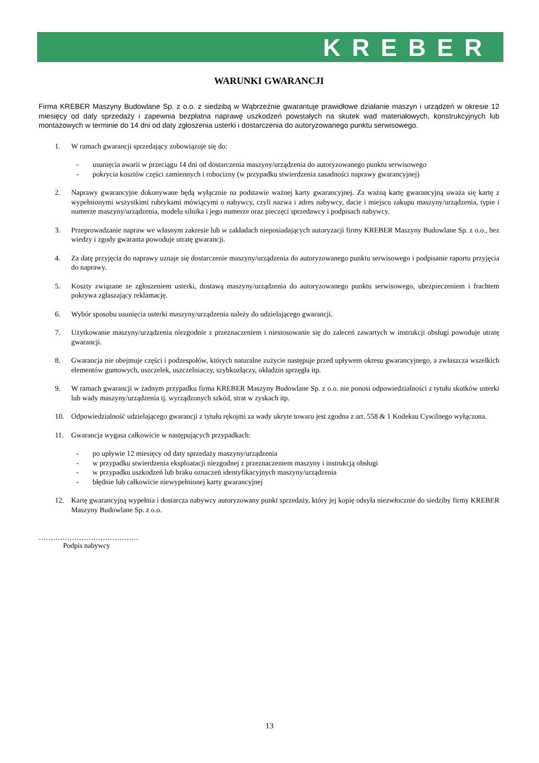KREBER
WARUNKI GWARANCJI
Firma KREBER Maszyny Budowlane Sp. z o.o. z siedzibą w Wąbrzeźnie gwarantuje prawidłowe działanie maszyn i urządzeń w okresie 12 miesięcy od daty sprzedaży i zapewnia bezpłatna naprawę uszkodzeń powstałych na skutek wad materiałowych, konstrukcyjnych lub montażowych w terminie do 14 dni od daty zgłoszenia usterki i dostarczenia do autoryzowanego punktu serwisowego.
1. W ramach gwarancji sprzedający zobowiązuje się do:
- usunięcia awarii w przeciągu 14 dni od dostarczenia maszyny/urządzenia do autoryzowanego punktu serwisowego
- pokrycia kosztów części zamiennych i robocizny (w przypadku stwierdzenia zasadności naprawy gwarancyjnej)
2. Naprawy gwarancyjne dokonywane będą wyłącznie na podstawie ważnej karty gwarancyjnej. Za ważną kartę gwarancyjną uważa się kartę z wypełnionymi wszystkimi rubrykami mówiącymi o nabywcy, czyli nazwa i adres nabywcy, dacie i miejscu zakupu maszyny/urządzenia, typie i numerze maszyny/urządzenia, modelu silnika i jego numerze oraz pieczęci sprzedawcy i podpisach nabywcy.
3. Przeprowadzanie napraw we własnym zakresie lub w zakładach nieposiadających autoryzacji firmy KREBER Maszyny Budowlane Sp. z o.o., bez wiedzy i zgody gwaranta powoduje utratę gwarancji.
4. Za datę przyjęcia do naprawy uznaje się dostarczenie maszyny/urządzenia do autoryzowanego punktu serwisowego i podpisanie raportu przyjęcia do naprawy.
5. Koszty związane ze zgłoszeniem usterki, dostawą maszyny/urządzenia do autoryzowanego punktu serwisowego, ubezpieczeniem i frachtem pokrywa zgłaszający reklamację.
6. Wybór sposobu usunięcia usterki maszyny/urządzenia należy do udzielającego gwarancji.
7. Użytkowanie maszyny/urządzenia niezgodnie z przeznaczeniem i niestosowanie się do zaleceń zawartych w instrukcji obsługi powoduje utratę gwarancji.
8. Gwarancja nie obejmuje części i podzespołów, których naturalne zużycie następuje przed upływem okresu gwarancyjnego, a zwłaszcza wszelkich elementów gumowych, uszczelek, uszczelniaczy, szybkozłączy, okładzin sprzęgła itp.
9. W ramach gwarancji w żadnym przypadku firma KREBER Maszyny Budowlane Sp. z o.o. nie ponosi odpowiedzialności z tytułu skutków usterki lub wady maszyny/urządzenia tj. wyrządzonych szkód, strat w zyskach itp.
10. Odpowiedzialność udzielającego gwarancji z tytułu rękojmi za wady ukryte towaru jest zgodna z art. 558 & 1 Kodeksu Cywilnego wyłączona.
11. Gwarancja wygasa całkowicie w następujących przypadkach:
- po upływie 12 miesięcy od daty sprzedaży maszyny/urządzenia
- w przypadku stwierdzenia eksploatacji niezgodnej z przeznaczeniem maszyny i instrukcją obsługi
- w przypadku uszkodzeń lub braku oznaczeń identyfikacyjnych maszyny/urządzenia
- błędnie lub całkowicie niewypełnionej karty gwarancyjnej
12. Kartę gwarancyjną wypełnia i dostarcza nabywcy autoryzowany punkt sprzedaży, który jej kopię odsyła niezwłocznie do siedziby firmy KREBER Maszyny Budowlane Sp. z o.o.
……………………………………
Podpis nabywcy
13